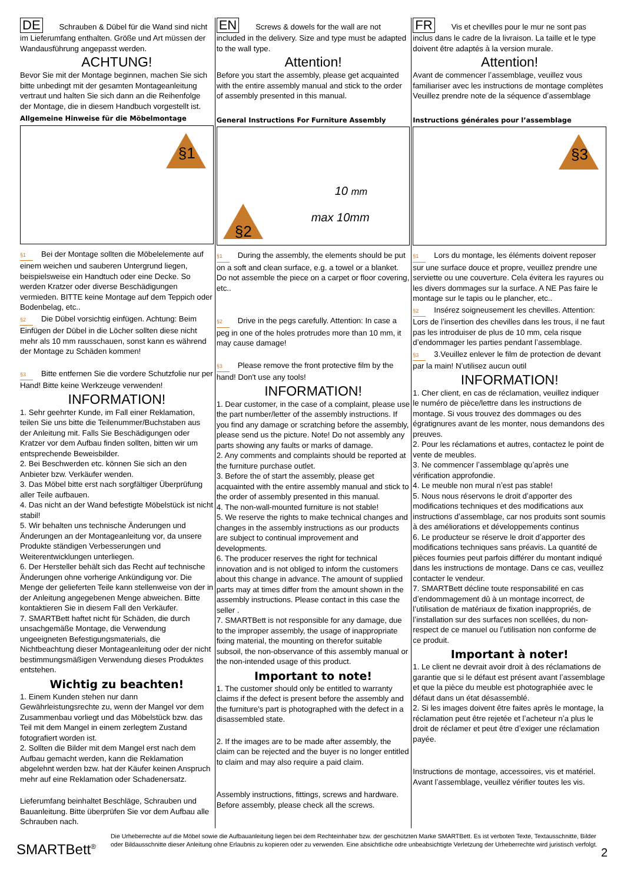DE Schrauben & Dübel für die Wand sind nicht im Lieferumfang enthalten. Größe und Art müssen der Wandausführung angepasst werden.
ACHTUNG!
Bevor Sie mit der Montage beginnen, machen Sie sich bitte unbedingt mit der gesamten Montageanleitung vertraut und halten Sie sich dann an die Reihenfolge der Montage, die in diesem Handbuch vorgestellt ist.
Allgemeine Hinweise für die Möbelmontage
§1
§1 Bei der Montage sollten die Möbelelemente auf einem weichen und sauberen Untergrund liegen, beispielsweise ein Handtuch oder eine Decke. So werden Kratzer oder diverse Beschädigungen vermieden. BITTE keine Montage auf dem Teppich oder Bodenbelag, etc..
§2 Die Dübel vorsichtig einfügen. Achtung: Beim Einfügen der Dübel in die Löcher sollten diese nicht mehr als 10 mm rausschauen, sonst kann es während der Montage zu Schäden kommen!
§3 Bitte entfernen Sie die vordere Schutzfolie nur per Hand! Bitte keine Werkzeuge verwenden!
INFORMATION!
1. Sehr geehrter Kunde, im Fall einer Reklamation, teilen Sie uns bitte die Teilenummer/Buchstaben aus der Anleitung mit. Falls Sie Beschädigungen oder Kratzer vor dem Aufbau finden sollten, bitten wir um entsprechende Beweisbilder.
2. Bei Beschwerden etc. können Sie sich an den Anbieter bzw. Verkäufer wenden.
3. Das Möbel bitte erst nach sorgfältiger Überprüfung aller Teile aufbauen.
4. Das nicht an der Wand befestigte Möbelstück ist nicht stabil!
5. Wir behalten uns technische Änderungen und Änderungen an der Montageanleitung vor, da unsere Produkte ständigen Verbesserungen und Weiterentwicklungen unterliegen.
6. Der Hersteller behält sich das Recht auf technische Änderungen ohne vorherige Ankündigung vor. Die Menge der gelieferten Teile kann stellenweise von der in der Anleitung angegebenen Menge abweichen. Bitte kontaktieren Sie in diesem Fall den Verkäufer.
7. SMARTBett haftet nicht für Schäden, die durch unsachgemäße Montage, die Verwendung ungeeigneten Befestigungsmaterials, die Nichtbeachtung dieser Montageanleitung oder der nicht bestimmungsmäßigen Verwendung dieses Produktes entstehen.
Wichtig zu beachten!
1. Einem Kunden stehen nur dann Gewährleistungsrechte zu, wenn der Mangel vor dem Zusammenbau vorliegt und das Möbelstück bzw. das Teil mit dem Mangel in einem zerlegtem Zustand fotografiert worden ist.
2. Sollten die Bilder mit dem Mangel erst nach dem Aufbau gemacht werden, kann die Reklamation abgelehnt werden bzw. hat der Käufer keinen Anspruch mehr auf eine Reklamation oder Schadenersatz.
Lieferumfang beinhaltet Beschläge, Schrauben und Bauanleitung. Bitte überprüfen Sie vor dem Aufbau alle Schrauben nach.
EN Screws & dowels for the wall are not included in the delivery. Size and type must be adapted to the wall type.
Attention!
Before you start the assembly, please get acquainted with the entire assembly manual and stick to the order of assembly presented in this manual.
General Instructions For Furniture Assembly
§2
10 mm
max 10mm
§1 During the assembly, the elements should be put on a soft and clean surface, e.g. a towel or a blanket. Do not assemble the piece on a carpet or floor covering, etc..
§2 Drive in the pegs carefully. Attention: In case a peg in one of the holes protrudes more than 10 mm, it may cause damage!
§3 Please remove the front protective film by the hand! Don't use any tools!
INFORMATION!
1. Dear customer, in the case of a complaint, please use the part number/letter of the assembly instructions. If you find any damage or scratching before the assembly, please send us the picture. Note! Do not assembly any parts showing any faults or marks of damage.
2. Any comments and complaints should be reported at the furniture purchase outlet.
3. Before the of start the assembly, please get acquainted with the entire assembly manual and stick to the order of assembly presented in this manual.
4. The non-wall-mounted furniture is not stable!
5. We reserve the rights to make technical changes and changes in the assembly instructions as our products are subject to continual improvement and developments.
6. The producer reserves the right for technical innovation and is not obliged to inform the customers about this change in advance. The amount of supplied parts may at times differ from the amount shown in the assembly instructions. Please contact in this case the seller .
7. SMARTBett is not responsible for any damage, due to the improper assembly, the usage of inappropriate fixing material, the mounting on therefor suitable subsoil, the non-observance of this assembly manual or the non-intended usage of this product.
Important to note!
1. The customer should only be entitled to warranty claims if the defect is present before the assembly and the furniture’s part is photographed with the defect in a disassembled state.
2. If the images are to be made after assembly, the claim can be rejected and the buyer is no longer entitled to claim and may also require a paid claim.
Assembly instructions, fittings, screws and hardware. Before assembly, please check all the screws.
FR Vis et chevilles pour le mur ne sont pas inclus dans le cadre de la livraison. La taille et le type doivent être adaptés à la version murale.
Attention!
Avant de commencer lʼassemblage, veuillez vous familiariser avec les instructions de montage complètes Veuillez prendre note de la séquence dʼassemblage
Instructions générales pour lʼassemblage
§3
§1 Lors du montage, les éléments doivent reposer sur une surface douce et propre, veuillez prendre une serviette ou une couverture. Cela évitera les rayures ou les divers dommages sur la surface. A NE Pas faire le montage sur le tapis ou le plancher, etc..
§2 Insérez soigneusement les chevilles. Attention: Lors de lʼinsertion des chevilles dans les trous, il ne faut pas les introduiser de plus de 10 mm, cela risque dʼendommager les parties pendant lʼassemblage.
§3 3.Veuillez enlever le film de protection de devant par la main! Nʼutilisez aucun outil
INFORMATION!
1. Cher client, en cas de réclamation, veuillez indiquer le numéro de pièce/lettre dans les instructions de montage. Si vous trouvez des dommages ou des égratignures avant de les monter, nous demandons des preuves.
2. Pour les réclamations et autres, contactez le point de vente de meubles.
3. Ne commencer lʼassemblage quʼaprès une vérification approfondie.
4. Le meuble non mural nʼest pas stable!
5. Nous nous réservons le droit dʼapporter des modifications techniques et des modifications aux instructions dʼassemblage, car nos produits sont soumis à des améliorations et développements continus
6. Le producteur se réserve le droit dʼapporter des modifications techniques sans préavis. La quantité de pièces fournies peut parfois différer du montant indiqué dans les instructions de montage. Dans ce cas, veuillez contacter le vendeur.
7. SMARTBett décline toute responsabilité en cas dʼendommagement dû à un montage incorrect, de lʼutilisation de matériaux de fixation inappropriés, de lʼinstallation sur des surfaces non scellées, du non-respect de ce manuel ou lʼutilisation non conforme de ce produit.
Important à noter!
1. Le client ne devrait avoir droit à des réclamations de garantie que si le défaut est présent avant lʼassemblage et que la pièce du meuble est photographiée avec le défaut dans un état désassemblé.
2. Si les images doivent être faites après le montage, la réclamation peut être rejetée et lʼacheteur nʼa plus le droit de réclamer et peut être dʼexiger une réclamation payée.
Instructions de montage, accessoires, vis et matériel. Avant lʼassemblage, veuillez vérifier toutes les vis.
SMARTBett<sup>®</sup>
Die Urheberrechte auf die Möbel sowie die Aufbauanleitung liegen bei dem Rechteinhaber bzw. der geschützten Marke SMARTBett. Es ist verboten Texte, Textausschnitte, Bilder oder Bildausschnitte dieser Anleitung ohne Erlaubnis zu kopieren oder zu verwenden. Eine absichtliche odre unbeabsichtigte Verletzung der Urheberrechte wird juristisch verfolgt.
2